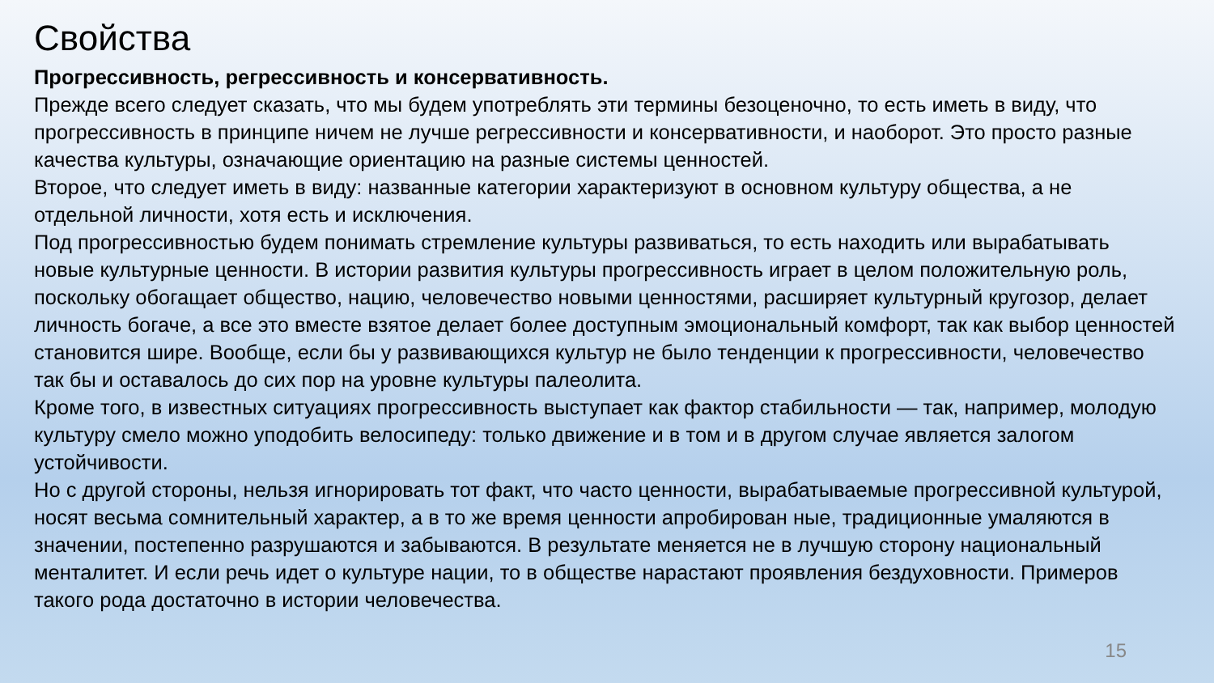Свойства
Прогрессивность, регрессивность и консервативность.
Прежде всего следует сказать, что мы будем употреблять эти термины безоценочно, то есть иметь в виду, что прогрессивность в принципе ничем не лучше регрессивности и консервативности, и наоборот. Это просто разные качества культуры, означающие ориентацию на разные системы ценностей.
Второе, что следует иметь в виду: названные категории характеризуют в основном культуру общества, а не отдельной личности, хотя есть и исключения.
Под прогрессивностью будем понимать стремление культуры развиваться, то есть находить или вырабатывать новые культурные ценности. В истории развития культуры прогрессивность играет в целом положительную роль, поскольку обогащает общество, нацию, человечество новыми ценностями, расширяет культурный кругозор, делает личность богаче, а все это вместе взятое делает более доступным эмоциональный комфорт, так как выбор ценностей становится шире. Вообще, если бы у развивающихся культур не было тенденции к прогрессивности, человечество так бы и оставалось до сих пор на уровне культуры палеолита.
Кроме того, в известных ситуациях прогрессивность выступает как фактор стабильности — так, например, молодую культуру смело можно уподобить велосипеду: только движение и в том и в другом случае является залогом устойчивости.
Но с другой стороны, нельзя игнорировать тот факт, что часто ценности, вырабатываемые прогрессивной культурой, носят весьма сомнительный характер, а в то же время ценности апробирован ные, традиционные умаляются в значении, постепенно разрушаются и забываются. В результате меняется не в лучшую сторону национальный менталитет. И если речь идет о культуре нации, то в обществе нарастают проявления бездуховности. Примеров такого рода достаточно в истории человечества.
15